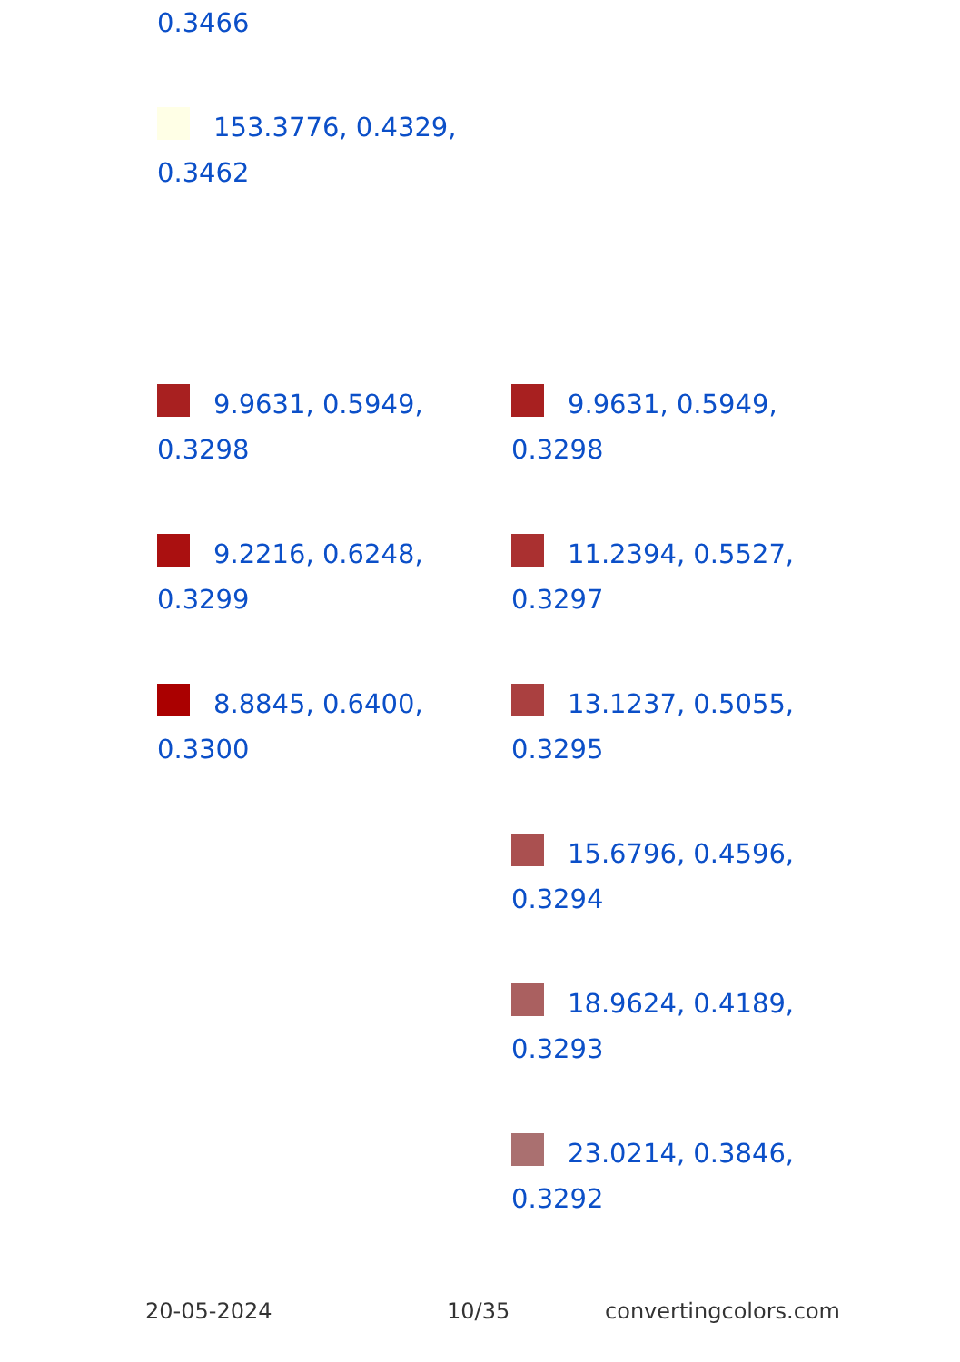0.3466
153.3776, 0.4329, 0.3462
9.9631, 0.5949, 0.3298
9.9631, 0.5949, 0.3298
9.2216, 0.6248, 0.3299
11.2394, 0.5527, 0.3297
8.8845, 0.6400, 0.3300
13.1237, 0.5055, 0.3295
15.6796, 0.4596, 0.3294
18.9624, 0.4189, 0.3293
23.0214, 0.3846, 0.3292
20-05-2024 10/35 convertingcolors.com